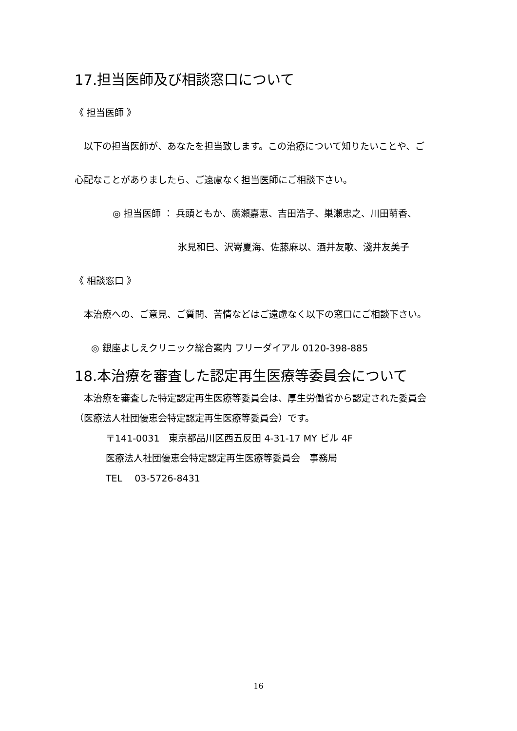17.担当医師及び相談窓口について
《 担当医師 》
　以下の担当医師が、あなたを担当致します。この治療について知りたいことや、ご
心配なことがありましたら、ご遠慮なく担当医師にご相談下さい。
◎ 担当医師 ： 兵頭ともか、廣瀬嘉恵、吉田浩子、巣瀬忠之、川田萌香、
氷見和巳、沢嵜夏海、佐藤麻以、酒井友歌、淺井友美子
《 相談窓口 》
　本治療への、ご意見、ご質問、苦情などはご遠慮なく以下の窓口にご相談下さい。
◎ 銀座よしえクリニック総合案内 フリーダイアル 0120-398-885
18.本治療を審査した認定再生医療等委員会について
　本治療を審査した特定認定再生医療等委員会は、厚生労働省から認定された委員会
（医療法人社団優恵会特定認定再生医療等委員会）です。
〒141-0031　東京都品川区西五反田 4-31-17 MY ビル 4F
医療法人社団優恵会特定認定再生医療等委員会　事務局
TEL　 03-5726-8431
16